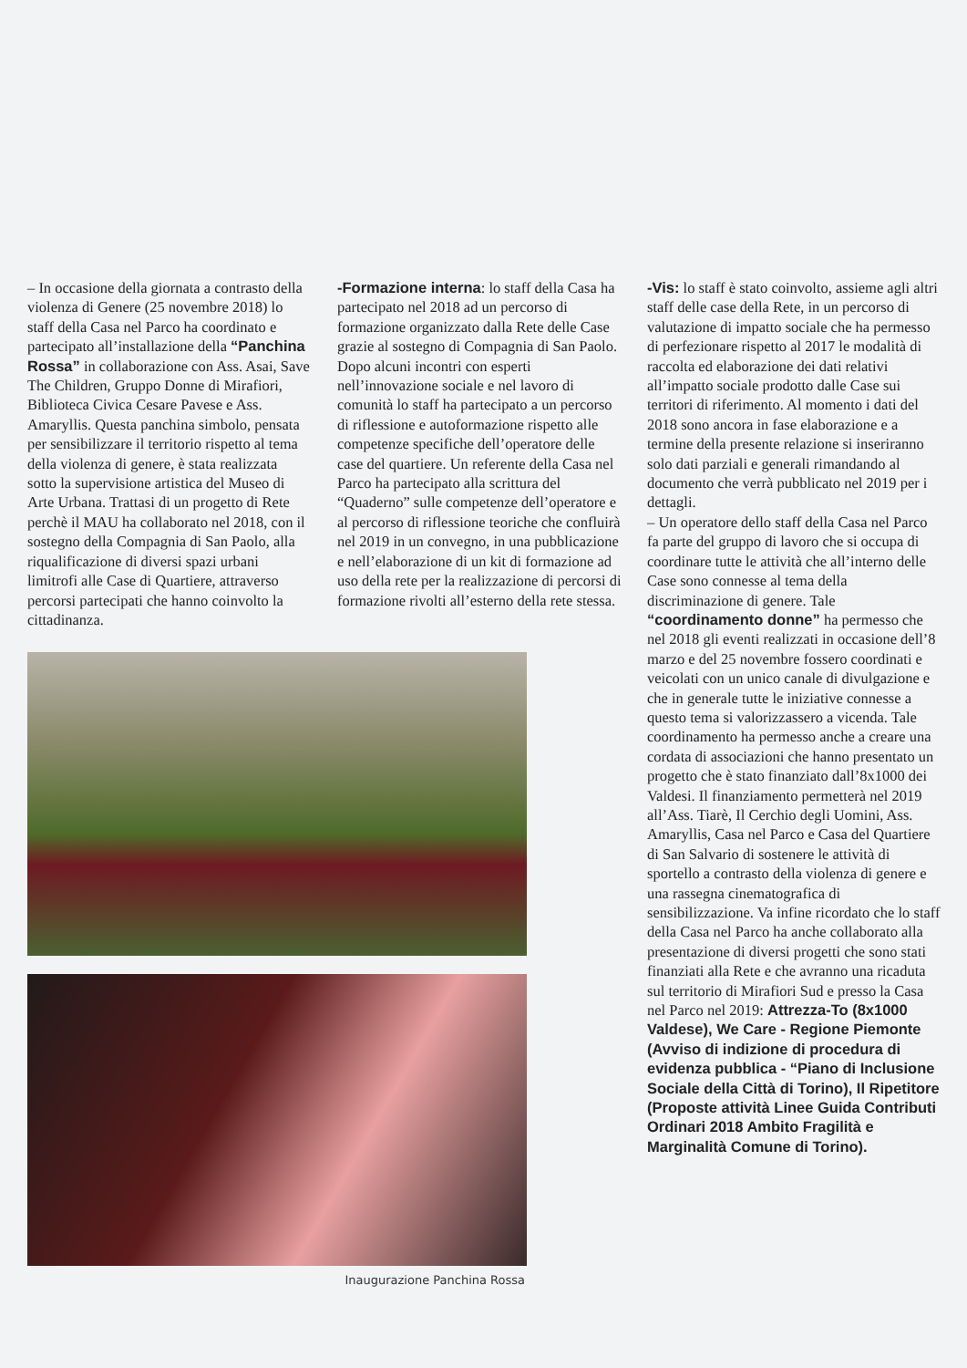– In occasione della giornata a contrasto della violenza di Genere (25 novembre 2018) lo staff della Casa nel Parco ha coordinato e partecipato all’installazione della “Panchina Rossa” in collaborazione con Ass. Asai, Save The Children, Gruppo Donne di Mirafiori, Biblioteca Civica Cesare Pavese e Ass. Amaryllis. Questa panchina simbolo, pensata per sensibilizzare il territorio rispetto al tema della violenza di genere, è stata realizzata sotto la supervisione artistica del Museo di Arte Urbana. Trattasi di un progetto di Rete perchè il MAU ha collaborato nel 2018, con il sostegno della Compagnia di San Paolo, alla riqualificazione di diversi spazi urbani limitrofi alle Case di Quartiere, attraverso percorsi partecipati che hanno coinvolto la cittadinanza.
Inaugurazione Panchina Rossa
-Formazione interna: lo staff della Casa ha partecipato nel 2018 ad un percorso di formazione organizzato dalla Rete delle Case grazie al sostegno di Compagnia di San Paolo. Dopo alcuni incontri con esperti nell’innovazione sociale e nel lavoro di comunità lo staff ha partecipato a un percorso di riflessione e autoformazione rispetto alle competenze specifiche dell’operatore delle case del quartiere. Un referente della Casa nel Parco ha partecipato alla scrittura del “Quaderno” sulle competenze dell’operatore e al percorso di riflessione teoriche che confluirà nel 2019 in un convegno, in una pubblicazione e nell’elaborazione di un kit di formazione ad uso della rete per la realizzazione di percorsi di formazione rivolti all’esterno della rete stessa.
-Vis: lo staff è stato coinvolto, assieme agli altri staff delle case della Rete, in un percorso di valutazione di impatto sociale che ha permesso di perfezionare rispetto al 2017 le modalità di raccolta ed elaborazione dei dati relativi all’impatto sociale prodotto dalle Case sui territori di riferimento. Al momento i dati del 2018 sono ancora in fase elaborazione e a termine della presente relazione si inseriranno solo dati parziali e generali rimandando al documento che verrà pubblicato nel 2019 per i dettagli.
– Un operatore dello staff della Casa nel Parco fa parte del gruppo di lavoro che si occupa di coordinare tutte le attività che all’interno delle Case sono connesse al tema della discriminazione di genere. Tale “coordinamento donne” ha permesso che nel 2018 gli eventi realizzati in occasione dell’8 marzo e del 25 novembre fossero coordinati e veicolati con un unico canale di divulgazione e che in generale tutte le iniziative connesse a questo tema si valorizzassero a vicenda. Tale coordinamento ha permesso anche a creare una cordata di associazioni che hanno presentato un progetto che è stato finanziato dall’8x1000 dei Valdesi. Il finanziamento permetterà nel 2019 all’Ass. Tiarè, Il Cerchio degli Uomini, Ass. Amaryllis, Casa nel Parco e Casa del Quartiere di San Salvario di sostenere le attività di sportello a contrasto della violenza di genere e una rassegna cinematografica di sensibilizzazione. Va infine ricordato che lo staff della Casa nel Parco ha anche collaborato alla presentazione di diversi progetti che sono stati finanziati alla Rete e che avranno una ricaduta sul territorio di Mirafiori Sud e presso la Casa nel Parco nel 2019: Attrezza-To (8x1000 Valdese), We Care - Regione Piemonte (Avviso di indizione di procedura di evidenza pubblica - “Piano di Inclusione Sociale della Città di Torino), Il Ripetitore (Proposte attività Linee Guida Contributi Ordinari 2018 Ambito Fragilità e Marginalità Comune di Torino).